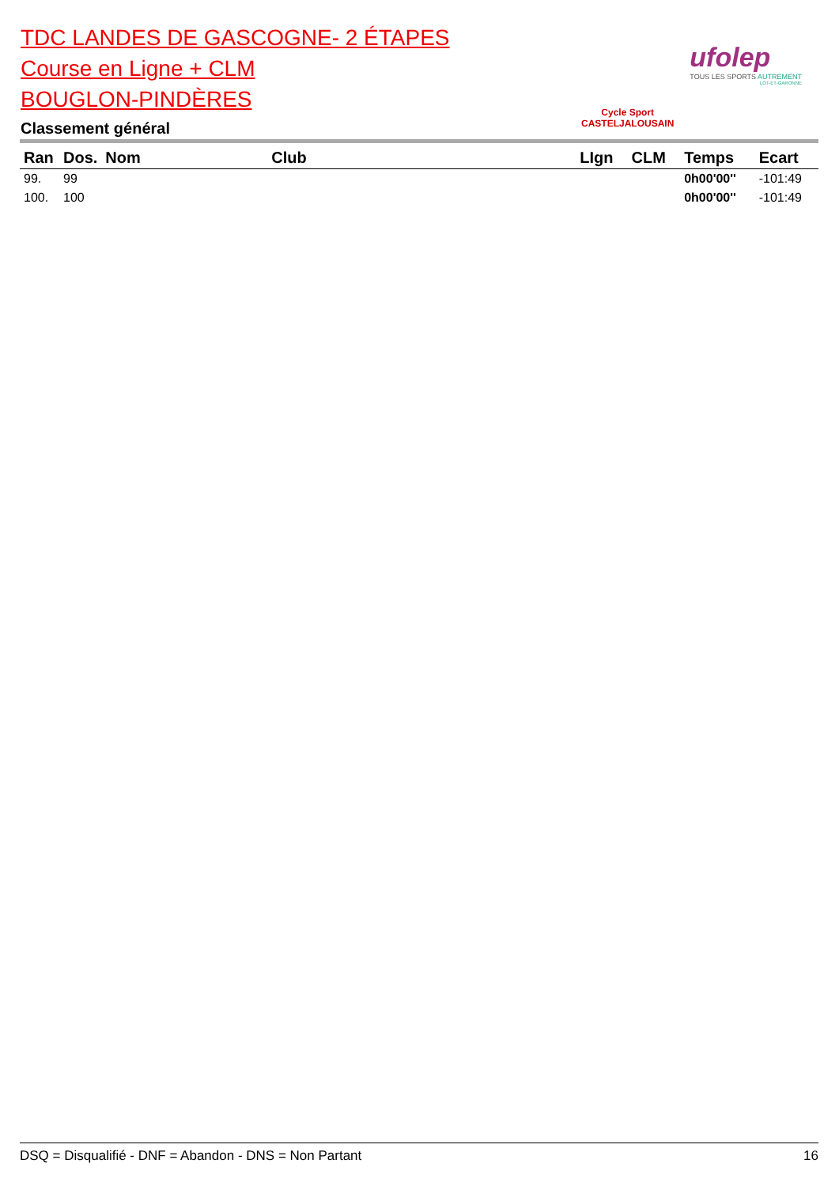TDC LANDES DE GASCOGNE- 2 ÉTAPES
Course en Ligne + CLM
BOUGLON-PINDÈRES
Classement général
Cycle Sport
CASTELJALOUSAIN
ufolep
TOUS LES SPORTS AUTREMENT
LOT-ET-GARONNE
| Ran | Dos. | Nom | Club | LIgn | CLM | Temps | Ecart |
| --- | --- | --- | --- | --- | --- | --- | --- |
| 99. | 99 | | | | | 0h00'00'' | -101:49 |
| 100. | 100 | | | | | 0h00'00'' | -101:49 |
DSQ = Disqualifié - DNF = Abandon - DNS = Non Partant 16